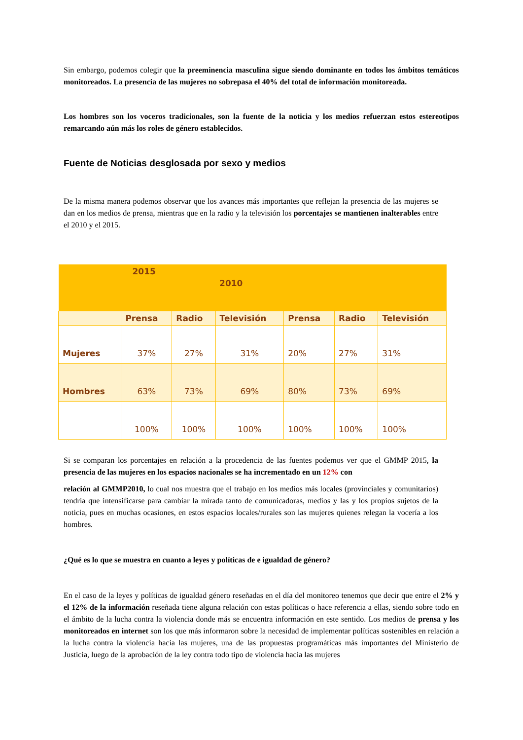Sin embargo, podemos colegir que la preeminencia masculina sigue siendo dominante en todos los ámbitos temáticos monitoreados. La presencia de las mujeres no sobrepasa el 40% del total de información monitoreada.
Los hombres son los voceros tradicionales, son la fuente de la noticia y los medios refuerzan estos estereotipos remarcando aún más los roles de género establecidos.
Fuente de Noticias desglosada por sexo y medios
De la misma manera podemos observar que los avances más importantes que reflejan la presencia de las mujeres se dan en los medios de prensa, mientras que en la radio y la televisión los porcentajes se mantienen inalterables entre el 2010 y el 2015.
| 2015 | | | 2010 | | | |
| --- | --- | --- | --- | --- | --- | --- |
| | Prensa | Radio | Televisión | Prensa | Radio | Televisión |
| Mujeres | 37% | 27% | 31% | 20% | 27% | 31% |
| Hombres | 63% | 73% | 69% | 80% | 73% | 69% |
| | 100% | 100% | 100% | 100% | 100% | 100% |
Si se comparan los porcentajes en relación a la procedencia de las fuentes podemos ver que el GMMP 2015, la presencia de las mujeres en los espacios nacionales se ha incrementado en un 12% con
relación al GMMP2010, lo cual nos muestra que el trabajo en los medios más locales (provinciales y comunitarios) tendría que intensificarse para cambiar la mirada tanto de comunicadoras, medios y las y los propios sujetos de la noticia, pues en muchas ocasiones, en estos espacios locales/rurales son las mujeres quienes relegan la vocería a los hombres.
¿Qué es lo que se muestra en cuanto a leyes y políticas de e igualdad de género?
En el caso de la leyes y políticas de igualdad género reseñadas en el día del monitoreo tenemos que decir que entre el 2% y el 12% de la información reseñada tiene alguna relación con estas políticas o hace referencia a ellas, siendo sobre todo en el ámbito de la lucha contra la violencia donde más se encuentra información en este sentido. Los medios de prensa y los monitoreados en internet son los que más informaron sobre la necesidad de implementar políticas sostenibles en relación a la lucha contra la violencia hacia las mujeres, una de las propuestas programáticas más importantes del Ministerio de Justicia, luego de la aprobación de la ley contra todo tipo de violencia hacia las mujeres